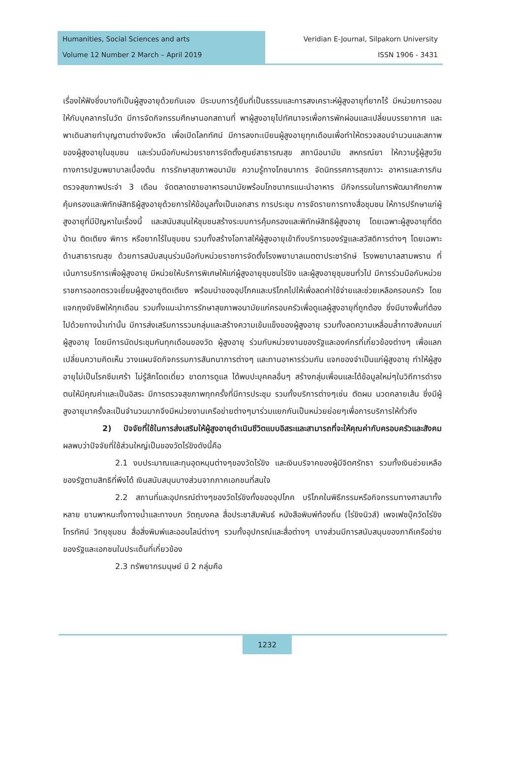Humanities, Social Sciences and arts
Volume 12 Number 2 March – April 2019
Veridian E-Journal, Silpakorn University
ISSN 1906 - 3431
เรื่องให้ฟังซึ่งบางทีเป็นผู้สูงอายุด้วยกันเอง มีระบบการกู้ยืมที่เป็นธรรมและการสงเคราะห์ผู้สูงอายุที่ยากไร้ มีหน่วยการออมให้กับบุคลากรในวัด มีการจัดกิจกรรมศึกษานอกสถานที่ พาผู้สูงอายุไปทัศนาจรเพื่อการพักผ่อนและเปลี่ยนบรรยากาศ และพาเดินสายทำบุญตามต่างจังหวัด เพื่อเปิดโลกทัศน์ มีการลงทะเบียนผู้สูงอายุทุกเดือนเพื่อทำให้ตรวจสอบจำนวนและสภาพของผู้สูงอายุในชุมชน และร่วมมือกับหน่วยราชการจัดตั้งศูนย์สาธารณสุข สถานีอนามัย สหกรณ์ยา ให้ความรู้ผู้สูงวัยทางการปฐมพยาบาลเบื้องต้น การรักษาสุขภาพอนามัย ความรู้ทางโภชนาการ จัดนิทรรศการสุขภาวะ อาหารและการกิน ตรวจสุขภาพประจำ 3 เดือน จัดตลาดขายอาหารอนามัยพร้อมโภชนากรแนะนำอาหาร มีกิจกรรมในการพัฒนาศักยภาพคุ้มครองและพิทักษ์สิทธิผู้สูงอายุด้วยการให้ข้อมูลทั้งเป็นเอกสาร การประชุม การจัดรายการทางสื่อชุมชน ให้การปรึกษาแก่ผู้สูงอายุที่มีปัญหาในเรื่องนี้ และสนับสนุนให้ชุมชนสร้างระบบการคุ้มครองและพิทักษ์สิทธิผู้สูงอายุ โดยเฉพาะผู้สูงอายุที่ติดบ้าน ติดเตียง พิการ หรือยากไร้ในชุมชน รวมทั้งสร้างโอกาสให้ผู้สูงอายุเข้าถึงบริการของรัฐและสวัสดิการต่างๆ โดยเฉพาะด้านสาธารณสุข ด้วยการสนับสนุนร่วมมือกับหน่วยราชการจัดตั้งโรงพยาบาลเมตตาประชารักษ์ โรงพยาบาลสามพราน ที่เน้นการบริการเพื่อผู้สูงอายุ มีหน่วยให้บริการพิเศษให้แก่ผู้สูงอายุชุมชนไร่ขิง และผู้สูงอายุชุมชนทั่วไป มีการร่วมมือกับหน่วยราชการออกตรวจเยี่ยมผู้สูงอายุติดเตียง พร้อมนำของอุปโภคและบริโภคไปให้เพื่อลดค่าใช้จ่ายและช่วยเหลือครอบครัว โดยแจกถุงยังชีพให้ทุกเดือน รวมทั้งแนะนำการรักษาสุขภาพอนามัยแก่ครอบครัวเพื่อดูแลผู้สูงอายุที่ถูกต้อง ซึ่งมีบางพื้นที่ต้องไปด้วยทางน้ำเท่านั้น มีการส่งเสริมการรวมกลุ่มและสร้างความเข้มแข็งของผู้สูงอายุ รวมทั้งลดความเหลื่อมล้ำทางสังคมแก่ผู้สูงอายุ โดยมีการนัดประชุมกันทุกเดือนของวัด ผู้สูงอายุ ร่วมกับหน่วยงานของรัฐและองค์กรที่เกี่ยวข้องต่างๆ เพื่อแลกเปลี่ยนความคิดเห็น วางแผนจัดกิจกรรมการสันทนาการต่างๆ และทานอาหารร่วมกัน แจกของจำเป็นแก่ผู้สูงอายุ ทำให้ผู้สูงอายุไม่เป็นโรคซึมเศร้า ไม่รู้สึกโดดเดี่ยว ขาดการดูแล ได้พบปะบุคคลอื่นๆ สร้างกลุ่มเพื่อนและได้ข้อมูลใหม่ๆในวิถีการดำรงตนให้มีคุณค่าและเป็นอิสระ มีการตรวจสุขภาพทุกครั้งที่มีการประชุม รวมทั้งบริการต่างๆเช่น ตัดผม นวดคลายเส้น ซึ่งมีผู้สูงอายุมาครั้งละเป็นจำนวนมากจึงมีหน่วยงานเครือข่ายต่างๆมาร่วมแยกกันเป็นหน่วยย่อยๆเพื่อการบริการให้ทั่วถึง
2) ปัจจัยที่ใช้ในการส่งเสริมให้ผู้สูงอายุดำเนินชีวิตแบบอิสระและสามารถที่จะให้คุณค่ากับครอบครัวและสังคม ผลพบว่าปัจจัยที่ใช้ส่วนใหญ่เป็นของวัดไร่ขิงดังนี้คือ
2.1 งบประมาณและทุนอุดหนุนต่างๆของวัดไร่ขิง และเงินบริจาคของผู้มีจิตศรัทธา รวมทั้งเงินช่วยเหลือของรัฐตามสิทธิที่พึงได้ เงินสนับสนุนบางส่วนจากภาคเอกชนที่สนใจ
2.2 สถานที่และอุปกรณ์ต่างๆของวัดไร่ขิงทั้งของอุปโภค บริโภคในพิธีกรรมหรือกิจกรรมทางศาสนาทั้งหลาย ยานพาหนะทั้งทางน้ำและทางบก วัตถุมงคล สื่อประชาสัมพันธ์ หนังสือพิมพ์ท้องถิ่น (ไร่ขิงนิวส์) เพจเฟซบุ๊ควัดไร่ขิง โทรทัศน์ วิทยุชุมชน สื่อสิ่งพิมพ์และออนไลน์ต่างๆ รวมทั้งอุปกรณ์และสื่อต่างๆ บางส่วนมีการสนับสนุนของภาคีเครือข่ายของรัฐและเอกชนในประเด็นที่เกี่ยวข้อง
2.3 ทรัพยากรมนุษย์ มี 2 กลุ่มคือ
1232